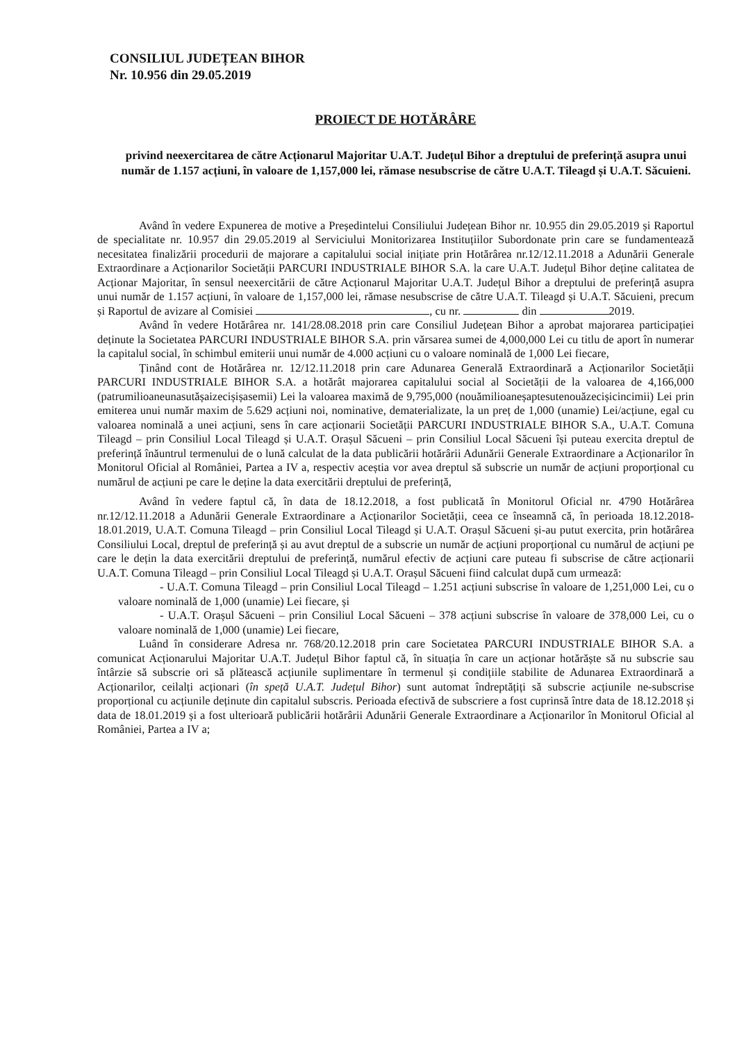CONSILIUL JUDEȚEAN BIHOR
Nr. 10.956 din 29.05.2019
PROIECT DE HOTĂRÂRE
privind neexercitarea de către Acționarul Majoritar U.A.T. Județul Bihor a dreptului de preferință asupra unui număr de 1.157 acțiuni, în valoare de 1,157,000 lei, rămase nesubscrise de către U.A.T. Tileagd și U.A.T. Săcuieni.
Având în vedere Expunerea de motive a Președintelui Consiliului Județean Bihor nr. 10.955 din 29.05.2019 și Raportul de specialitate nr. 10.957 din 29.05.2019 al Serviciului Monitorizarea Instituțiilor Subordonate prin care se fundamentează necesitatea finalizării procedurii de majorare a capitalului social inițiate prin Hotărârea nr.12/12.11.2018 a Adunării Generale Extraordinare a Acționarilor Societății PARCURI INDUSTRIALE BIHOR S.A. la care U.A.T. Județul Bihor deține calitatea de Acționar Majoritar, în sensul neexercitării de către Acționarul Majoritar U.A.T. Județul Bihor a dreptului de preferință asupra unui număr de 1.157 acțiuni, în valoare de 1,157,000 lei, rămase nesubscrise de către U.A.T. Tileagd și U.A.T. Săcuieni, precum și Raportul de avizare al Comisiei , cu nr. din 2019.
Având în vedere Hotărârea nr. 141/28.08.2018 prin care Consiliul Județean Bihor a aprobat majorarea participației deținute la Societatea PARCURI INDUSTRIALE BIHOR S.A. prin vărsarea sumei de 4,000,000 Lei cu titlu de aport în numerar la capitalul social, în schimbul emiterii unui număr de 4.000 acțiuni cu o valoare nominală de 1,000 Lei fiecare,
Ținând cont de Hotărârea nr. 12/12.11.2018 prin care Adunarea Generală Extraordinară a Acționarilor Societății PARCURI INDUSTRIALE BIHOR S.A. a hotărât majorarea capitalului social al Societății de la valoarea de 4,166,000 (patrumilioaneunasutășaizecișișasemii) Lei la valoarea maximă de 9,795,000 (nouămilioaneșaptesutenouăzecișicincimii) Lei prin emiterea unui număr maxim de 5.629 acțiuni noi, nominative, dematerializate, la un preț de 1,000 (unamie) Lei/acțiune, egal cu valoarea nominală a unei acțiuni, sens în care acționarii Societății PARCURI INDUSTRIALE BIHOR S.A., U.A.T. Comuna Tileagd – prin Consiliul Local Tileagd și U.A.T. Orașul Săcueni – prin Consiliul Local Săcueni își puteau exercita dreptul de preferință înăuntrul termenului de o lună calculat de la data publicării hotărârii Adunării Generale Extraordinare a Acționarilor în Monitorul Oficial al României, Partea a IV a, respectiv aceștia vor avea dreptul să subscrie un număr de acțiuni proporțional cu numărul de acțiuni pe care le deține la data exercitării dreptului de preferință,
Având în vedere faptul că, în data de 18.12.2018, a fost publicată în Monitorul Oficial nr. 4790 Hotărârea nr.12/12.11.2018 a Adunării Generale Extraordinare a Acționarilor Societății, ceea ce înseamnă că, în perioada 18.12.2018-18.01.2019, U.A.T. Comuna Tileagd – prin Consiliul Local Tileagd și U.A.T. Orașul Săcueni și-au putut exercita, prin hotărârea Consiliului Local, dreptul de preferință și au avut dreptul de a subscrie un număr de acțiuni proporțional cu numărul de acțiuni pe care le dețin la data exercitării dreptului de preferință, numărul efectiv de acțiuni care puteau fi subscrise de către acționarii U.A.T. Comuna Tileagd – prin Consiliul Local Tileagd și U.A.T. Orașul Săcueni fiind calculat după cum urmează:
- U.A.T. Comuna Tileagd – prin Consiliul Local Tileagd – 1.251 acțiuni subscrise în valoare de 1,251,000 Lei, cu o valoare nominală de 1,000 (unamie) Lei fiecare, și
- U.A.T. Orașul Săcueni – prin Consiliul Local Săcueni – 378 acțiuni subscrise în valoare de 378,000 Lei, cu o valoare nominală de 1,000 (unamie) Lei fiecare,
Luând în considerare Adresa nr. 768/20.12.2018 prin care Societatea PARCURI INDUSTRIALE BIHOR S.A. a comunicat Acționarului Majoritar U.A.T. Județul Bihor faptul că, în situația în care un acționar hotărăște să nu subscrie sau întârzie să subscrie ori să plătească acțiunile suplimentare în termenul și condițiile stabilite de Adunarea Extraordinară a Acționarilor, ceilalți acționari (în speță U.A.T. Județul Bihor) sunt automat îndreptățiți să subscrie acțiunile ne-subscrise proporțional cu acțiunile deținute din capitalul subscris. Perioada efectivă de subscriere a fost cuprinsă între data de 18.12.2018 și data de 18.01.2019 și a fost ulterioară publicării hotărârii Adunării Generale Extraordinare a Acționarilor în Monitorul Oficial al României, Partea a IV a;